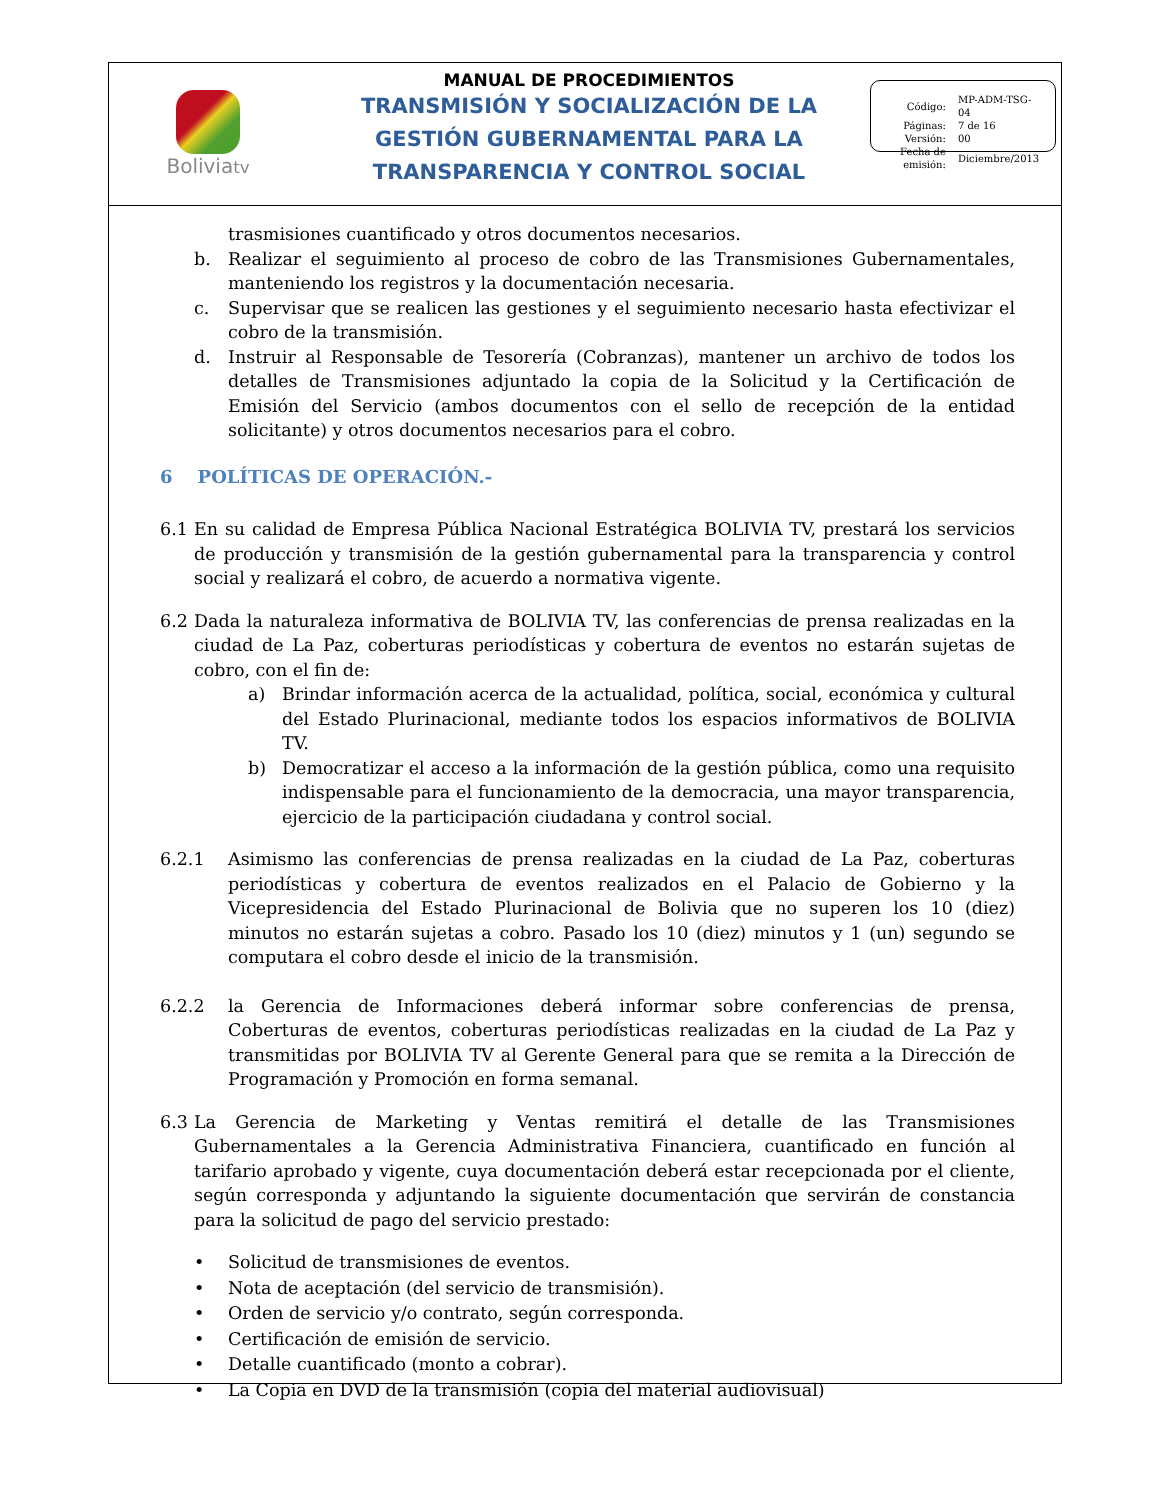Boliviatv
MANUAL DE PROCEDIMIENTOS
TRANSMISIÓN Y SOCIALIZACIÓN DE LA
GESTIÓN GUBERNAMENTAL PARA LA
TRANSPARENCIA Y CONTROL SOCIAL
| Código: | MP-ADM-TSG-04 |
| Páginas: | 7 de 16 |
| Versión: | 00 |
| Fecha de emisión: | Diciembre/2013 |
trasmisiones cuantificado y otros documentos necesarios.
b. Realizar el seguimiento al proceso de cobro de las Transmisiones Gubernamentales, manteniendo los registros y la documentación necesaria.
c. Supervisar que se realicen las gestiones y el seguimiento necesario hasta efectivizar el cobro de la transmisión.
d. Instruir al Responsable de Tesorería (Cobranzas), mantener un archivo de todos los detalles de Transmisiones adjuntado la copia de la Solicitud y la Certificación de Emisión del Servicio (ambos documentos con el sello de recepción de la entidad solicitante) y otros documentos necesarios para el cobro.
6 POLÍTICAS DE OPERACIÓN.-
6.1 En su calidad de Empresa Pública Nacional Estratégica BOLIVIA TV, prestará los servicios de producción y transmisión de la gestión gubernamental para la transparencia y control social y realizará el cobro, de acuerdo a normativa vigente.
6.2 Dada la naturaleza informativa de BOLIVIA TV, las conferencias de prensa realizadas en la ciudad de La Paz, coberturas periodísticas y cobertura de eventos no estarán sujetas de cobro, con el fin de:
a) Brindar información acerca de la actualidad, política, social, económica y cultural del Estado Plurinacional, mediante todos los espacios informativos de BOLIVIA TV.
b) Democratizar el acceso a la información de la gestión pública, como una requisito indispensable para el funcionamiento de la democracia, una mayor transparencia, ejercicio de la participación ciudadana y control social.
6.2.1 Asimismo las conferencias de prensa realizadas en la ciudad de La Paz, coberturas periodísticas y cobertura de eventos realizados en el Palacio de Gobierno y la Vicepresidencia del Estado Plurinacional de Bolivia que no superen los 10 (diez) minutos no estarán sujetas a cobro. Pasado los 10 (diez) minutos y 1 (un) segundo se computara el cobro desde el inicio de la transmisión.
6.2.2 la Gerencia de Informaciones deberá informar sobre conferencias de prensa, Coberturas de eventos, coberturas periodísticas realizadas en la ciudad de La Paz y transmitidas por BOLIVIA TV al Gerente General para que se remita a la Dirección de Programación y Promoción en forma semanal.
6.3 La Gerencia de Marketing y Ventas remitirá el detalle de las Transmisiones Gubernamentales a la Gerencia Administrativa Financiera, cuantificado en función al tarifario aprobado y vigente, cuya documentación deberá estar recepcionada por el cliente, según corresponda y adjuntando la siguiente documentación que servirán de constancia para la solicitud de pago del servicio prestado:
• Solicitud de transmisiones de eventos.
• Nota de aceptación (del servicio de transmisión).
• Orden de servicio y/o contrato, según corresponda.
• Certificación de emisión de servicio.
• Detalle cuantificado (monto a cobrar).
• La Copia en DVD de la transmisión (copia del material audiovisual)